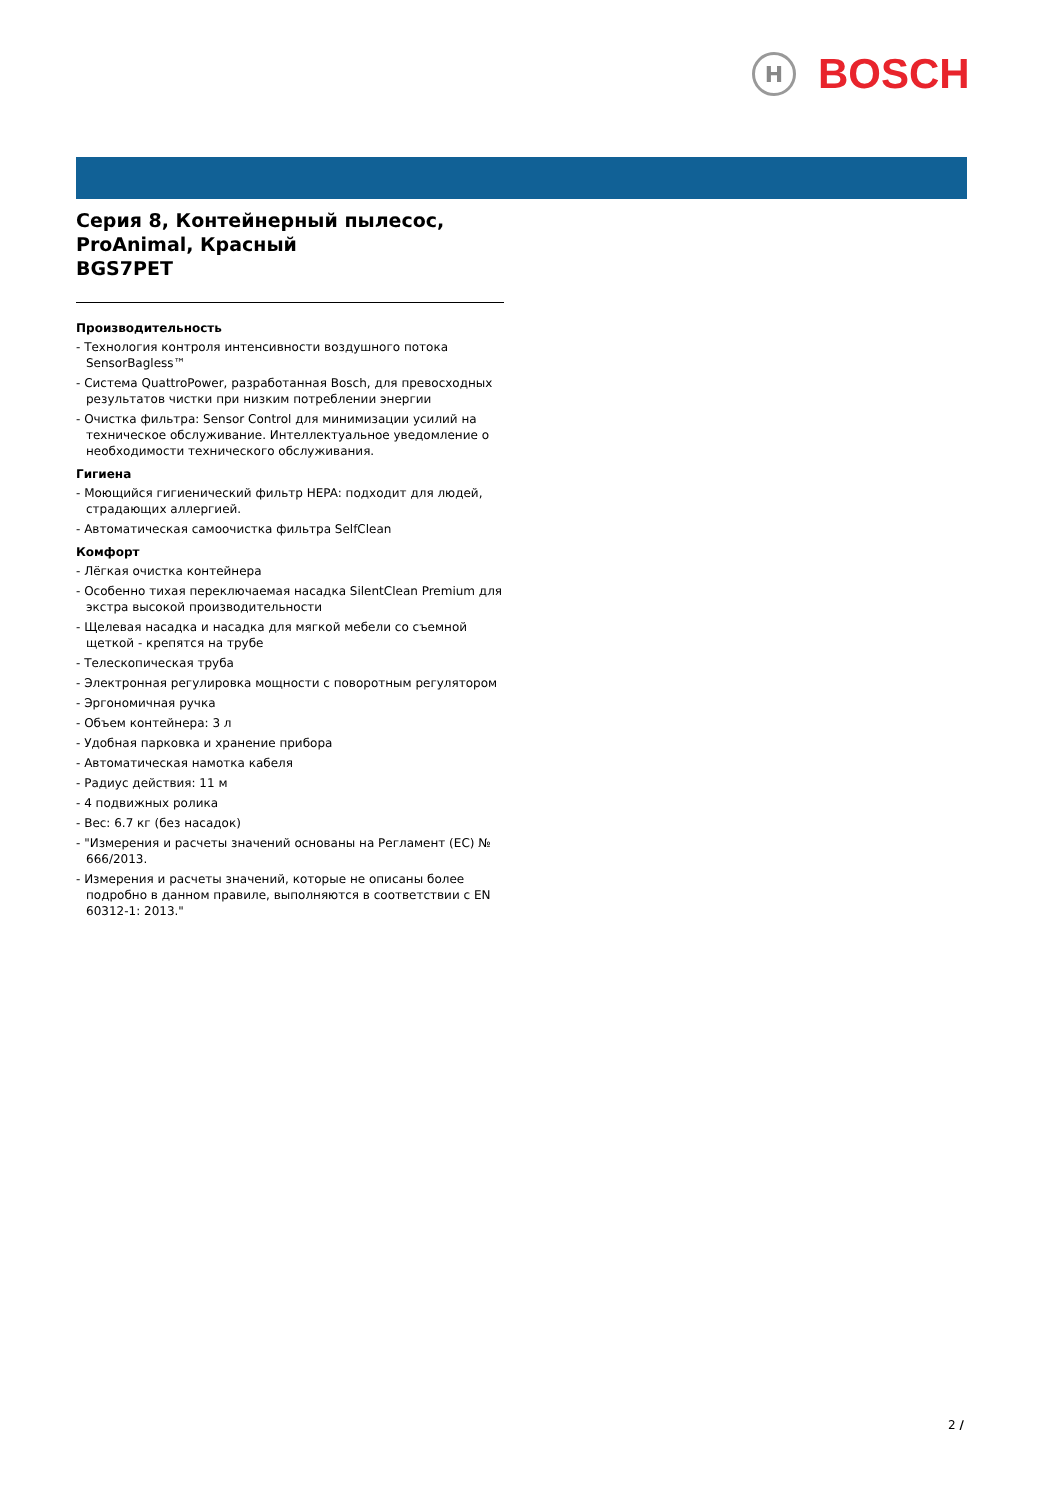H
BOSCH
Серия 8, Контейнерный пылесос, ProAnimal, Красный
BGS7PET
Производительность
- Технология контроля интенсивности воздушного потока SensorBagless™
- Система QuattroPower, разработанная Bosch, для превосходных результатов чистки при низким потреблении энергии
- Очистка фильтра: Sensor Control для минимизации усилий на техническое обслуживание. Интеллектуальное уведомление о необходимости технического обслуживания.
Гигиена
- Моющийся гигиенический фильтр HEPA: подходит для людей, страдающих аллергией.
- Автоматическая самоочистка фильтра SelfClean
Комфорт
- Лёгкая очистка контейнера
- Особенно тихая переключаемая насадка SilentClean Premium для экстра высокой производительности
- Щелевая насадка и насадка для мягкой мебели со съемной щеткой - крепятся на трубе
- Телескопическая труба
- Электронная регулировка мощности с поворотным регулятором
- Эргономичная ручка
- Объем контейнера: 3 л
- Удобная парковка и хранение прибора
- Автоматическая намотка кабеля
- Радиус действия: 11 м
- 4 подвижных ролика
- Вес: 6.7 кг (без насадок)
- "Измерения и расчеты значений основаны на Регламент (EC) № 666/2013.
- Измерения и расчеты значений, которые не описаны более подробно в данном правиле, выполняются в соответствии с EN 60312-1: 2013."
2 /